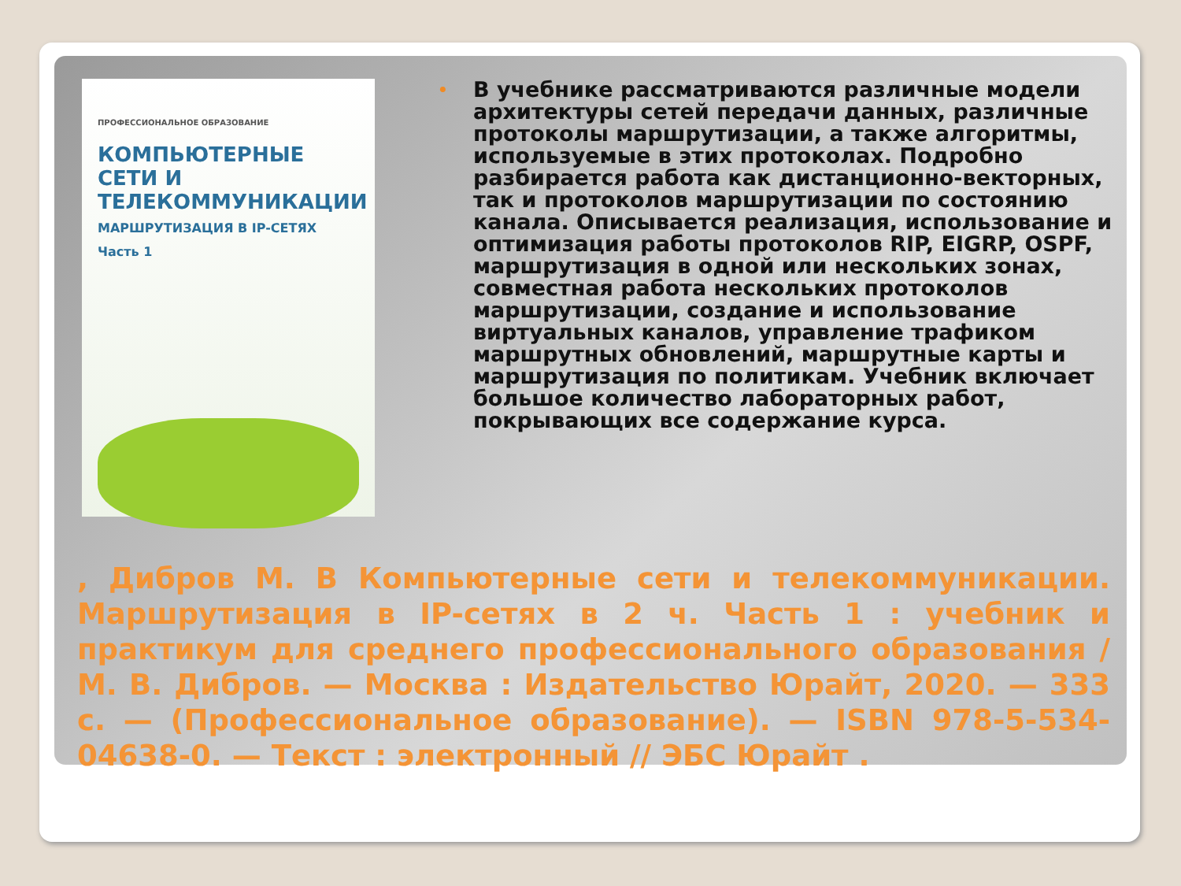ПРОФЕССИОНАЛЬНОЕ ОБРАЗОВАНИЕ
КОМПЬЮТЕРНЫЕ СЕТИ И ТЕЛЕКОММУНИКАЦИИ
МАРШРУТИЗАЦИЯ В IP-СЕТЯХ
Часть 1
• В учебнике рассматриваются различные модели архитектуры сетей передачи данных, различные протоколы маршрутизации, а также алгоритмы, используемые в этих протоколах. Подробно разбирается работа как дистанционно-векторных, так и протоколов маршрутизации по состоянию канала. Описывается реализация, использование и оптимизация работы протоколов RIP, EIGRP, OSPF, маршрутизация в одной или нескольких зонах, совместная работа нескольких протоколов маршрутизации, создание и использование виртуальных каналов, управление трафиком маршрутных обновлений, маршрутные карты и маршрутизация по политикам. Учебник включает большое количество лабораторных работ, покрывающих все содержание курса.
, Дибров М. В Компьютерные сети и телекоммуникации. Маршрутизация в IP-сетях в 2 ч. Часть 1 : учебник и практикум для среднего профессионального образования / М. В. Дибров. — Москва : Издательство Юрайт, 2020. — 333 с. — (Профессиональное образование). — ISBN 978-5-534-04638-0. — Текст : электронный // ЭБС Юрайт .